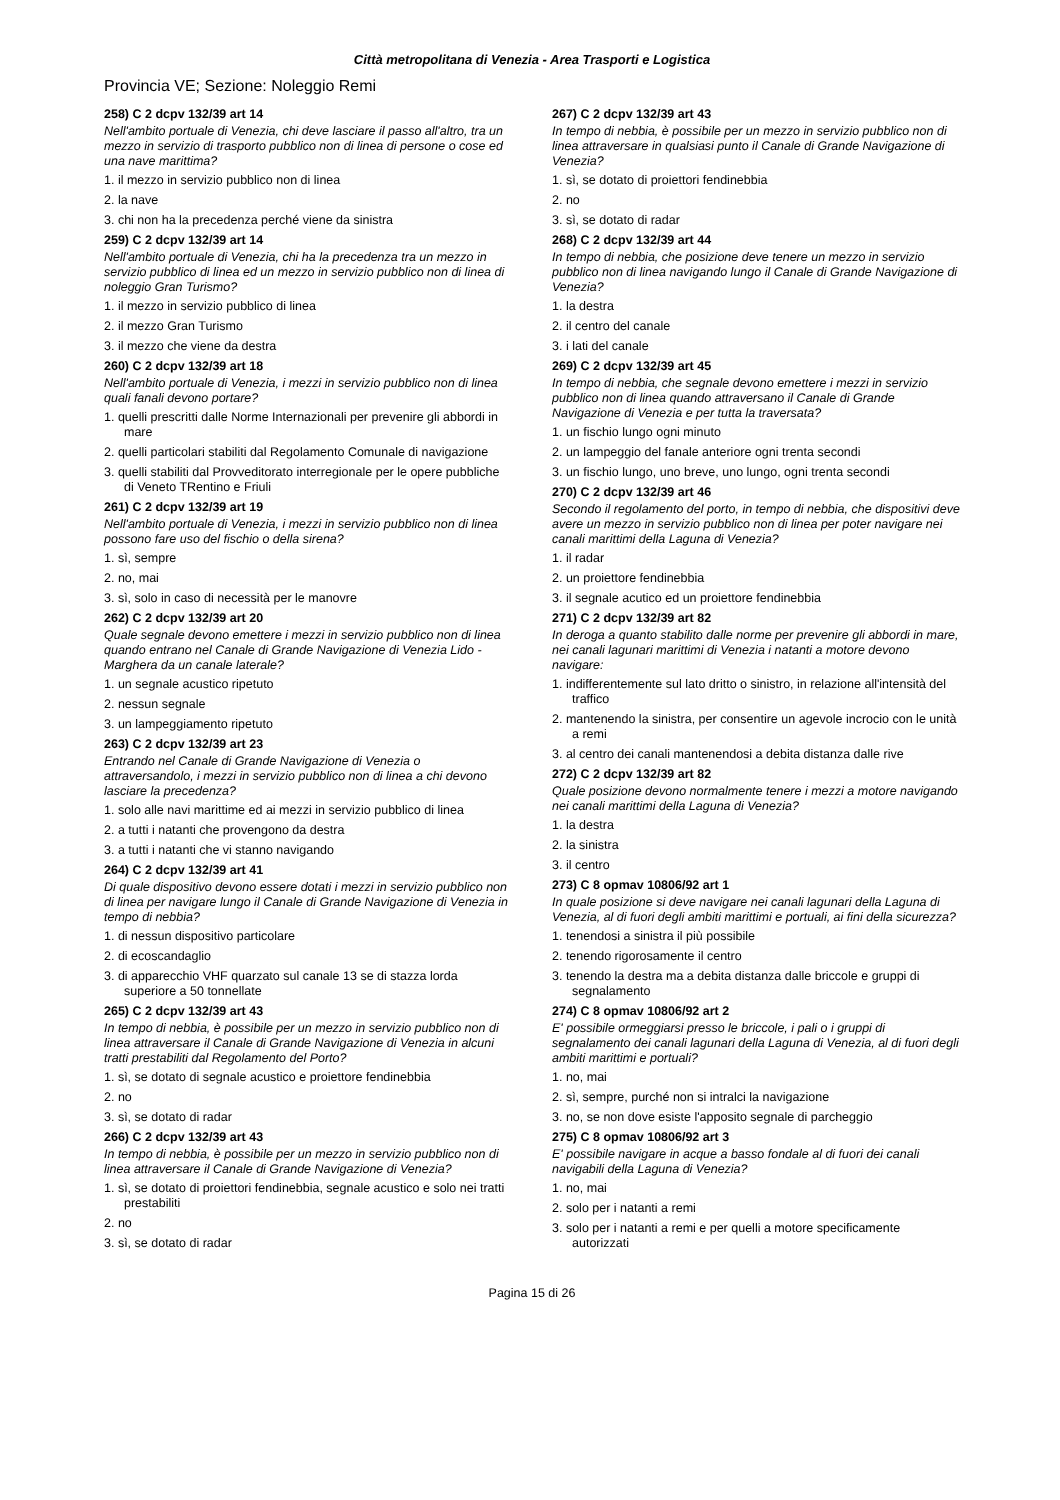Città metropolitana di Venezia - Area Trasporti e Logistica
Provincia VE; Sezione: Noleggio Remi
258) C 2 dcpv 132/39 art 14
Nell'ambito portuale di Venezia, chi deve lasciare il passo all'altro, tra un mezzo in servizio di trasporto pubblico non di linea di persone o cose ed una nave marittima?
1. il mezzo in servizio pubblico non di linea
2. la nave
3. chi non ha la precedenza perché viene da sinistra
259) C 2 dcpv 132/39 art 14
Nell'ambito portuale di Venezia, chi ha la precedenza tra un mezzo in servizio pubblico di linea ed un mezzo in servizio pubblico non di linea di noleggio Gran Turismo?
1. il mezzo in servizio pubblico di linea
2. il mezzo Gran Turismo
3. il mezzo che viene da destra
260) C 2 dcpv 132/39 art 18
Nell'ambito portuale di Venezia, i mezzi in servizio pubblico non di linea quali fanali devono portare?
1. quelli prescritti dalle Norme Internazionali per prevenire gli abbordi in mare
2. quelli particolari stabiliti dal Regolamento Comunale di navigazione
3. quelli stabiliti dal Provveditorato interregionale per le opere pubbliche di Veneto TRentino e Friuli
261) C 2 dcpv 132/39 art 19
Nell'ambito portuale di Venezia, i mezzi in servizio pubblico non di linea possono fare uso del fischio o della sirena?
1. sì, sempre
2. no, mai
3. sì, solo in caso di necessità per le manovre
262) C 2 dcpv 132/39 art 20
Quale segnale devono emettere i mezzi in servizio pubblico non di linea quando entrano nel Canale di Grande Navigazione di Venezia Lido - Marghera da un canale laterale?
1. un segnale acustico ripetuto
2. nessun segnale
3. un lampeggiamento ripetuto
263) C 2 dcpv 132/39 art 23
Entrando nel Canale di Grande Navigazione di Venezia o attraversandolo, i mezzi in servizio pubblico non di linea a chi devono lasciare la precedenza?
1. solo alle navi marittime ed ai mezzi in servizio pubblico di linea
2. a tutti i natanti che provengono da destra
3. a tutti i natanti che vi stanno navigando
264) C 2 dcpv 132/39 art 41
Di quale dispositivo devono essere dotati i mezzi in servizio pubblico non di linea per navigare lungo il Canale di Grande Navigazione di Venezia in tempo di nebbia?
1. di nessun dispositivo particolare
2. di ecoscandaglio
3. di apparecchio VHF quarzato sul canale 13 se di stazza lorda superiore a 50 tonnellate
265) C 2 dcpv 132/39 art 43
In tempo di nebbia, è possibile per un mezzo in servizio pubblico non di linea attraversare il Canale di Grande Navigazione di Venezia in alcuni tratti prestabiliti dal Regolamento del Porto?
1. sì, se dotato di segnale acustico e proiettore fendinebbia
2. no
3. sì, se dotato di radar
266) C 2 dcpv 132/39 art 43
In tempo di nebbia, è possibile per un mezzo in servizio pubblico non di linea attraversare il Canale di Grande Navigazione di Venezia?
1. sì, se dotato di proiettori fendinebbia, segnale acustico e solo nei tratti prestabiliti
2. no
3. sì, se dotato di radar
267) C 2 dcpv 132/39 art 43
In tempo di nebbia, è possibile per un mezzo in servizio pubblico non di linea attraversare in qualsiasi punto il Canale di Grande Navigazione di Venezia?
1. sì, se dotato di proiettori fendinebbia
2. no
3. sì, se dotato di radar
268) C 2 dcpv 132/39 art 44
In tempo di nebbia, che posizione deve tenere un mezzo in servizio pubblico non di linea navigando lungo il Canale di Grande Navigazione di Venezia?
1. la destra
2. il centro del canale
3. i lati del canale
269) C 2 dcpv 132/39 art 45
In tempo di nebbia, che segnale devono emettere i mezzi in servizio pubblico non di linea quando attraversano il Canale di Grande Navigazione di Venezia e per tutta la traversata?
1. un fischio lungo ogni minuto
2. un lampeggio del fanale anteriore ogni trenta secondi
3. un fischio lungo, uno breve, uno lungo, ogni trenta secondi
270) C 2 dcpv 132/39 art 46
Secondo il regolamento del porto, in tempo di nebbia, che dispositivi deve avere un mezzo in servizio pubblico non di linea per poter navigare nei canali marittimi della Laguna di Venezia?
1. il radar
2. un proiettore fendinebbia
3. il segnale acutico ed un proiettore fendinebbia
271) C 2 dcpv 132/39 art 82
In deroga a quanto stabilito dalle norme per prevenire gli abbordi in mare, nei canali lagunari marittimi di Venezia i natanti a motore devono navigare:
1. indifferentemente sul lato dritto o sinistro, in relazione all'intensità del traffico
2. mantenendo la sinistra, per consentire un agevole incrocio con le unità a remi
3. al centro dei canali mantenendosi a debita distanza dalle rive
272) C 2 dcpv 132/39 art 82
Quale posizione devono normalmente tenere i mezzi a motore navigando nei canali marittimi della Laguna di Venezia?
1. la destra
2. la sinistra
3. il centro
273) C 8 opmav 10806/92 art 1
In quale posizione si deve navigare nei canali lagunari della Laguna di Venezia, al di fuori degli ambiti marittimi e portuali, ai fini della sicurezza?
1. tenendosi a sinistra il più possibile
2. tenendo rigorosamente il centro
3. tenendo la destra ma a debita distanza dalle briccole e gruppi di segnalamento
274) C 8 opmav 10806/92 art 2
E' possibile ormeggiarsi presso le briccole, i pali o i gruppi di segnalamento dei canali lagunari della Laguna di Venezia, al di fuori degli ambiti marittimi e portuali?
1. no, mai
2. sì, sempre, purché non si intralci la navigazione
3. no, se non dove esiste l'apposito segnale di parcheggio
275) C 8 opmav 10806/92 art 3
E' possibile navigare in acque a basso fondale al di fuori dei canali navigabili della Laguna di Venezia?
1. no, mai
2. solo per i natanti a remi
3. solo per i natanti a remi e per quelli a motore specificamente autorizzati
Pagina 15 di 26